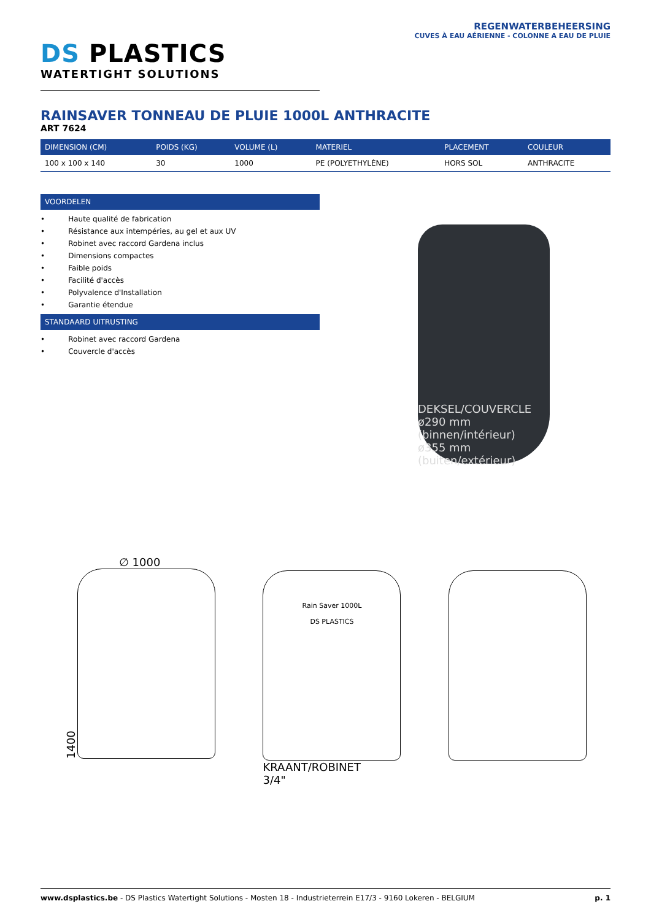DS PLASTICS
WATERTIGHT SOLUTIONS
REGENWATERBEHEERSING
CUVES À EAU AÉRIENNE - COLONNE A EAU DE PLUIE
RAINSAVER TONNEAU DE PLUIE 1000L ANTHRACITE
ART 7624
| DIMENSION (CM) | POIDS (KG) | VOLUME (L) | MATERIEL | PLACEMENT | COULEUR |
| --- | --- | --- | --- | --- | --- |
| 100 x 100 x 140 | 30 | 1000 | PE (POLYETHYLÈNE) | HORS SOL | ANTHRACITE |
VOORDELEN
• Haute qualité de fabrication
• Résistance aux intempéries, au gel et aux UV
• Robinet avec raccord Gardena inclus
• Dimensions compactes
• Faible poids
• Facilité d'accès
• Polyvalence d'Installation
• Garantie étendue
STANDAARD UITRUSTING
• Robinet avec raccord Gardena
• Couvercle d'accès
DEKSEL/COUVERCLE
ø290 mm (binnen/intérieur)
ø355 mm (buiten/extérieur)
∅ 1000
1400
Rain Saver 1000L
DS PLASTICS
KRAANT/ROBINET
3/4"
www.dsplastics.be - DS Plastics Watertight Solutions - Mosten 18 - Industrieterrein E17/3 - 9160 Lokeren - BELGIUM p. 1